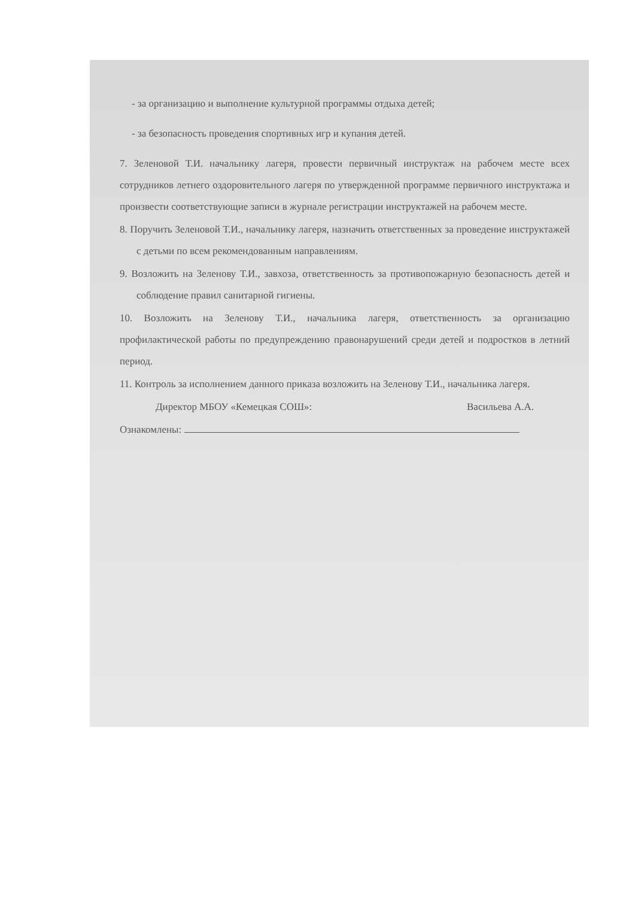- за организацию и выполнение культурной программы отдыха детей;
- за безопасность проведения спортивных игр и купания детей.
7. Зеленовой Т.И. начальнику лагеря, провести первичный инструктаж на рабочем месте всех сотрудников летнего оздоровительного лагеря по утвержденной программе первичного инструктажа и произвести соответствующие записи в журнале регистрации инструктажей на рабочем месте.
8. Поручить Зеленовой Т.И., начальнику лагеря, назначить ответственных за проведение инструктажей с детьми по всем рекомендованным направлениям.
9. Возложить на Зеленову Т.И., завхоза, ответственность за противопожарную безопасность детей и соблюдение правил санитарной гигиены.
10. Возложить на Зеленову Т.И., начальника лагеря, ответственность за организацию профилактической работы по предупреждению правонарушений среди детей и подростков в летний период.
11. Контроль за исполнением данного приказа возложить на Зеленову Т.И., начальника лагеря.
Директор МБОУ «Кемецкая СОШ»: Васильева А.А.
Ознакомлены: